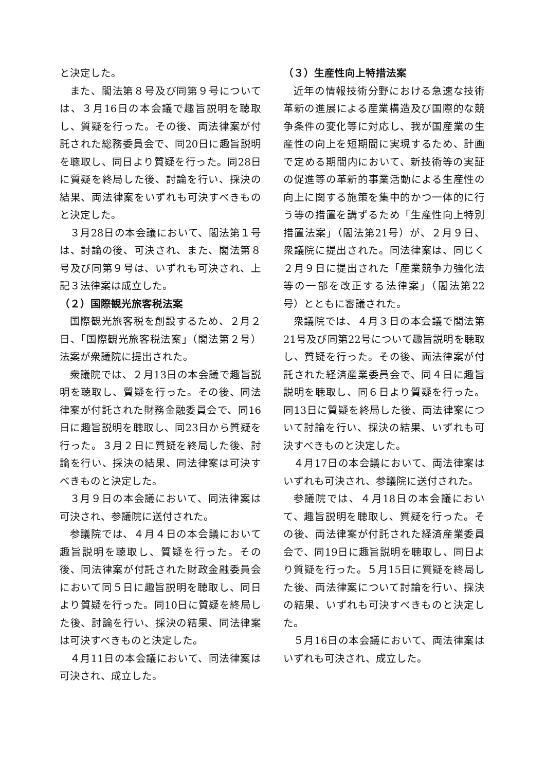と決定した。
また、閣法第８号及び同第９号については、３月16日の本会議で趣旨説明を聴取し、質疑を行った。その後、両法律案が付託された総務委員会で、同20日に趣旨説明を聴取し、同日より質疑を行った。同28日に質疑を終局した後、討論を行い、採決の結果、両法律案をいずれも可決すべきものと決定した。
３月28日の本会議において、閣法第１号は、討論の後、可決され、また、閣法第８号及び同第９号は、いずれも可決され、上記３法律案は成立した。
（２）国際観光旅客税法案
国際観光旅客税を創設するため、２月２日、「国際観光旅客税法案」（閣法第２号）法案が衆議院に提出された。
衆議院では、２月13日の本会議で趣旨説明を聴取し、質疑を行った。その後、同法律案が付託された財務金融委員会で、同16日に趣旨説明を聴取し、同23日から質疑を行った。３月２日に質疑を終局した後、討論を行い、採決の結果、同法律案は可決すべきものと決定した。
３月９日の本会議において、同法律案は可決され、参議院に送付された。
参議院では、４月４日の本会議において趣旨説明を聴取し、質疑を行った。その後、同法律案が付託された財政金融委員会において同５日に趣旨説明を聴取し、同日より質疑を行った。同10日に質疑を終局した後、討論を行い、採決の結果、同法律案は可決すべきものと決定した。
４月11日の本会議において、同法律案は可決され、成立した。
（３）生産性向上特措法案
近年の情報技術分野における急速な技術革新の進展による産業構造及び国際的な競争条件の変化等に対応し、我が国産業の生産性の向上を短期間に実現するため、計画で定める期間内において、新技術等の実証の促進等の革新的事業活動による生産性の向上に関する施策を集中的かつ一体的に行う等の措置を講ずるため「生産性向上特別措置法案」（閣法第21号）が、２月９日、衆議院に提出された。同法律案は、同じく２月９日に提出された「産業競争力強化法等の一部を改正する法律案」（閣法第22号）とともに審議された。
衆議院では、４月３日の本会議で閣法第21号及び同第22号について趣旨説明を聴取し、質疑を行った。その後、両法律案が付託された経済産業委員会で、同４日に趣旨説明を聴取し、同６日より質疑を行った。同13日に質疑を終局した後、両法律案について討論を行い、採決の結果、いずれも可決すべきものと決定した。
４月17日の本会議において、両法律案はいずれも可決され、参議院に送付された。
参議院では、４月18日の本会議において、趣旨説明を聴取し、質疑を行った。その後、両法律案が付託された経済産業委員会で、同19日に趣旨説明を聴取し、同日より質疑を行った。５月15日に質疑を終局した後、両法律案について討論を行い、採決の結果、いずれも可決すべきものと決定した。
５月16日の本会議において、両法律案はいずれも可決され、成立した。